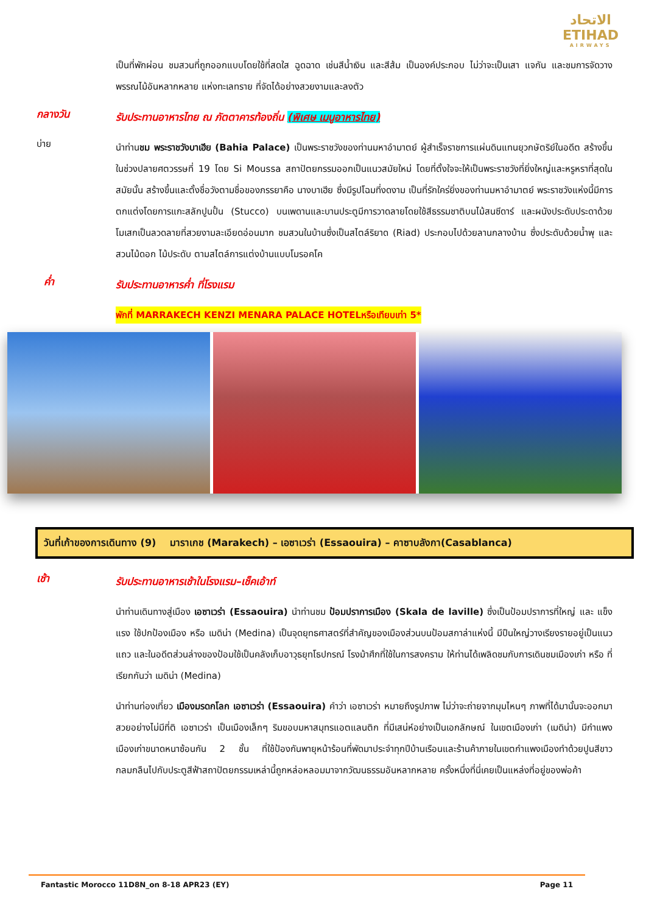الاتحاد
ETIHAD
AIRWAYS
เป็นที่พักผ่อน ชมสวนที่ถูกออกแบบโดยใช้ที่สดใส ฉูดฉาด เช่นสีน้ำเงิน และสีส้ม เป็นองค์ประกอบ ไม่ว่าจะเป็นเสา แจกัน และชมการจัดวางพรรณไม้อันหลากหลาย แห่งทะเลทราย ที่จัดได้อย่างสวยงามและลงตัว
กลางวัน
รับประทานอาหารไทย ณ ภัตตาคารท้องถิ่น (พิเศษ เมนูอาหารไทย)
บ่าย
นำท่านชม พระราชวังบาเฮีย (Bahia Palace) เป็นพระราชวังของท่านมหาอำมาตย์ ผู้สำเร็จราชการแผ่นดินแทนยุวกษัตริย์ในอดีต สร้างขึ้นในช่วงปลายศตวรรษที่ 19 โดย Si Moussa สถาปัตยกรรมออกเป็นแนวสมัยใหม่ โดยที่ตั้งใจจะให้เป็นพระราชวังที่ยิ่งใหญ่และหรูหราที่สุดในสมัยนั้น สร้างขึ้นและตั้งชื่อวังตามชื่อของภรรยาคือ นางบาเฮีย ซึ่งมีรูปโฉมที่งดงาม เป็นที่รักใคร่ยิ่งของท่านมหาอำมาตย์ พระราชวังแห่งนี้มีการตกแต่งโดยการแกะสลักปูนปั้น (Stucco) บนเพดานและบานประตูมีการวาดลายโดยใช้สีธรรมชาติบนไม้สนซีดาร์ และผนังประดับประดาด้วยโมเสกเป็นลวดลายที่สวยงามละเอียดอ่อนมาก ชมสวนในบ้านซึ่งเป็นสไตล์ริยาด (Riad) ประกอบไปด้วยลานกลางบ้าน ซึ่งประดับด้วยน้ำพุ และสวนไม้ดอก ไม้ประดับ ตามสไตล์การแต่งบ้านแบบโมรอคโค
ค่ำ
รับประทานอาหารค่ำ ที่โรงแรม
พักที่ MARRAKECH KENZI MENARA PALACE HOTELหรือเทียบเท่า 5*
วันที่เก้าของการเดินทาง (9) มาราเกช (Marakech) – เอซาเวร่า (Essaouira) – คาซาบลังกา(Casablanca)
เช้า
รับประทานอาหารเช้าในโรงแรม–เช็คเอ้าท์
นำท่านเดินทางสู่เมือง เอซาเวร่า (Essaouira) นำท่านชม ป้อมปราการเมือง (Skala de laville) ซึ่งเป็นป้อมปราการที่ใหญ่ และ แข็งแรง ใช้ปกป้องเมือง หรือ เมดิน่า (Medina) เป็นจุดยุทธศาสตร์ที่สำคัญของเมืองส่วนบนป้อมสกาล่าแห่งนี้ มีปืนใหญ่วางเรียงรายอยู่เป็นแนวแถว และในอดีตส่วนล่างของป้อมใช้เป็นคลังเก็บอาวุธยุทโธปกรณ์ โรงม้าศึกที่ใช้ในการสงคราม ให้ท่านได้เพลิดชมกับการเดินชมเมืองเก่า หรือ ที่เรียกกันว่า เมดิน่า (Medina)
นำท่านท่องเที่ยว เมืองมรดกโลก เอซาเวร่า (Essaouira) คำว่า เอซาเวร่า หมายถึงรูปภาพ ไม่ว่าจะถ่ายจากมุมไหนๆ ภาพที่ได้มานั้นจะออกมาสวยอย่างไม่มีที่ติ เอซาเวร่า เป็นเมืองเล็กๆ ริมขอบมหาสมุทรแอตแลนติก ที่มีเสน่ห์อย่างเป็นเอกลักษณ์ ในเขตเมืองเก่า (เมดิน่า) มีกำแพงเมืองเก่าขนาดหนาซ้อนกัน 2 ชั้น ที่ใช้ป้องกันพายุหน้าร้อนที่พัดมาประจำทุกปีบ้านเรือนและร้านค้าภายในเขตกำแพงเมืองทำด้วยปูนสีขาวกลมกลืนไปกับประตูสีฟ้าสถาปัตยกรรมเหล่านี้ถูกหล่อหลอมมาจากวัฒนธรรมอันหลากหลาย ครั้งหนึ่งที่นี่เคยเป็นแหล่งที่อยู่ของพ่อค้า
Fantastic Morocco 11D8N_on 8-18 APR23 (EY) Page 11